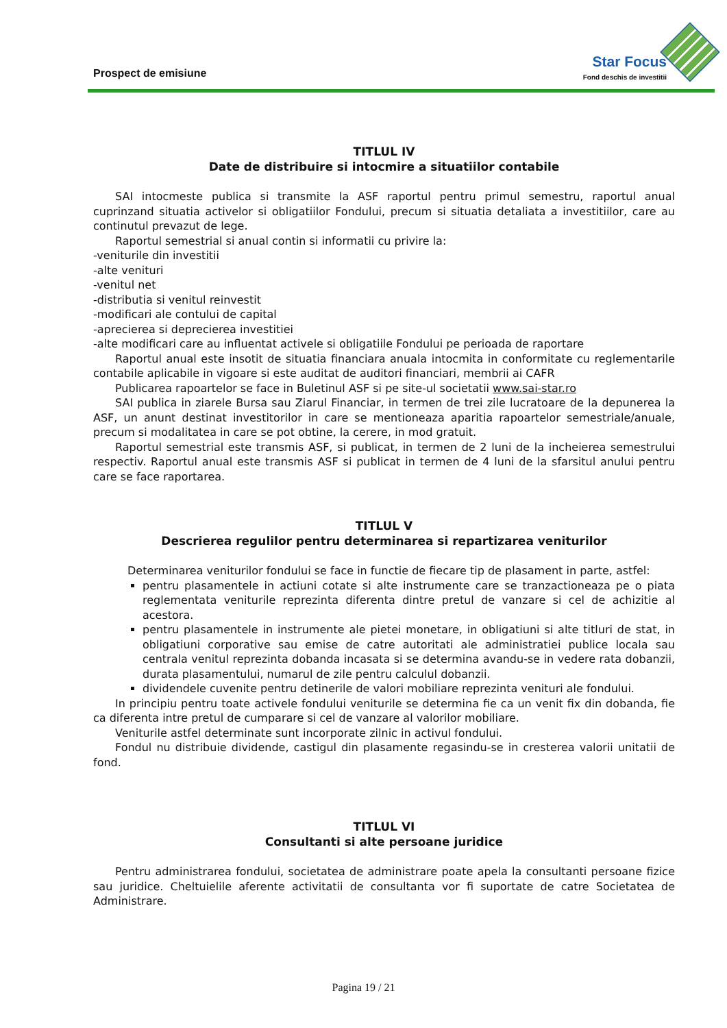Prospect de emisiune
Star Focus
Fond deschis de investitii
TITLUL IV
Date de distribuire si intocmire a situatiilor contabile
SAI intocmeste publica si transmite la ASF raportul pentru primul semestru, raportul anual cuprinzand situatia activelor si obligatiilor Fondului, precum si situatia detaliata a investitiilor, care au continutul prevazut de lege.
Raportul semestrial si anual contin si informatii cu privire la:
-veniturile din investitii
-alte venituri
-venitul net
-distributia si venitul reinvestit
-modificari ale contului de capital
-aprecierea si deprecierea investitiei
-alte modificari care au influentat activele si obligatiile Fondului pe perioada de raportare
Raportul anual este insotit de situatia financiara anuala intocmita in conformitate cu reglementarile contabile aplicabile in vigoare si este auditat de auditori financiari, membrii ai CAFR
Publicarea rapoartelor se face in Buletinul ASF si pe site-ul societatii www.sai-star.ro
SAI publica in ziarele Bursa sau Ziarul Financiar, in termen de trei zile lucratoare de la depunerea la ASF, un anunt destinat investitorilor in care se mentioneaza aparitia rapoartelor semestriale/anuale, precum si modalitatea in care se pot obtine, la cerere, in mod gratuit.
Raportul semestrial este transmis ASF, si publicat, in termen de 2 luni de la incheierea semestrului respectiv. Raportul anual este transmis ASF si publicat in termen de 4 luni de la sfarsitul anului pentru care se face raportarea.
TITLUL V
Descrierea regulilor pentru determinarea si repartizarea veniturilor
Determinarea veniturilor fondului se face in functie de fiecare tip de plasament in parte, astfel:
pentru plasamentele in actiuni cotate si alte instrumente care se tranzactioneaza pe o piata reglementata veniturile reprezinta diferenta dintre pretul de vanzare si cel de achizitie al acestora.
pentru plasamentele in instrumente ale pietei monetare, in obligatiuni si alte titluri de stat, in obligatiuni corporative sau emise de catre autoritati ale administratiei publice locala sau centrala venitul reprezinta dobanda incasata si se determina avandu-se in vedere rata dobanzii, durata plasamentului, numarul de zile pentru calculul dobanzii.
dividendele cuvenite pentru detinerile de valori mobiliare reprezinta venituri ale fondului.
In principiu pentru toate activele fondului veniturile se determina fie ca un venit fix din dobanda, fie ca diferenta intre pretul de cumparare si cel de vanzare al valorilor mobiliare.
Veniturile astfel determinate sunt incorporate zilnic in activul fondului.
Fondul nu distribuie dividende, castigul din plasamente regasindu-se in cresterea valorii unitatii de fond.
TITLUL VI
Consultanti si alte persoane juridice
Pentru administrarea fondului, societatea de administrare poate apela la consultanti persoane fizice sau juridice. Cheltuielile aferente activitatii de consultanta vor fi suportate de catre Societatea de Administrare.
Pagina 19 / 21